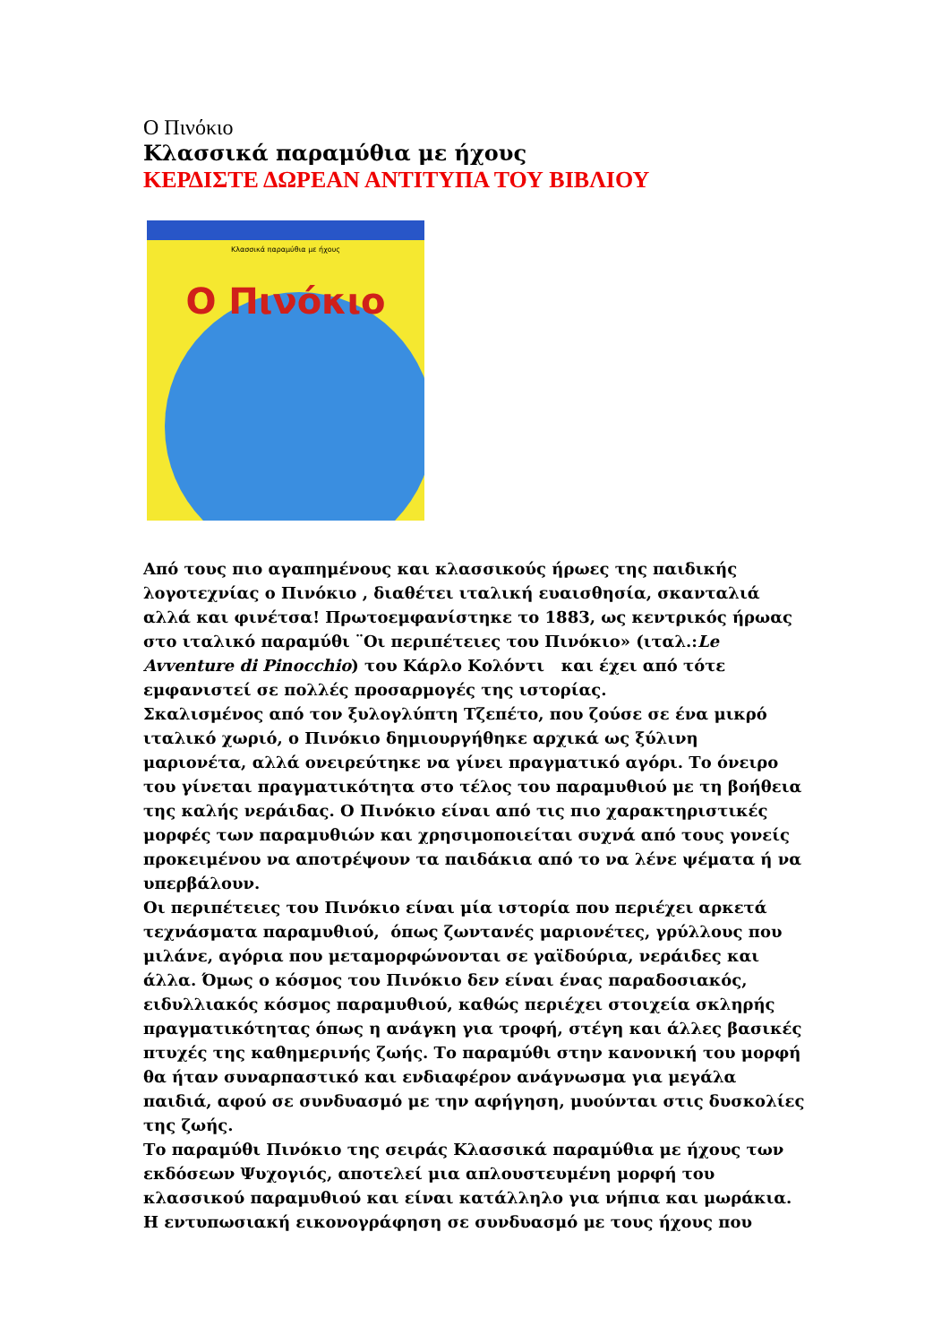Ο Πινόκιο
Κλασσικά παραμύθια με ήχους
ΚΕΡΔΙΣΤΕ ΔΩΡΕΑΝ ΑΝΤΙΤΥΠΑ ΤΟΥ ΒΙΒΛΙΟΥ
Κλασσικά παραμύθια με ήχους
Ο Πινόκιο
Από τους πιο αγαπημένους και κλασσικούς ήρωες της παιδικής λογοτεχνίας ο Πινόκιο , διαθέτει ιταλική ευαισθησία, σκανταλιά αλλά και φινέτσα! Πρωτοεμφανίστηκε το 1883, ως κεντρικός ήρωας στο ιταλικό παραμύθι ¨Οι περιπέτειες του Πινόκιο» (ιταλ.:Le Avventure di Pinocchio) του Κάρλο Κολόντι και έχει από τότε εμφανιστεί σε πολλές προσαρμογές της ιστορίας.
Σκαλισμένος από τον ξυλογλύπτη Τζεπέτο, που ζούσε σε ένα μικρό ιταλικό χωριό, ο Πινόκιο δημιουργήθηκε αρχικά ως ξύλινη μαριονέτα, αλλά ονειρεύτηκε να γίνει πραγματικό αγόρι. Το όνειρο του γίνεται πραγματικότητα στο τέλος του παραμυθιού με τη βοήθεια της καλής νεράιδας. Ο Πινόκιο είναι από τις πιο χαρακτηριστικές μορφές των παραμυθιών και χρησιμοποιείται συχνά από τους γονείς προκειμένου να αποτρέψουν τα παιδάκια από το να λένε ψέματα ή να υπερβάλουν.
Οι περιπέτειες του Πινόκιο είναι μία ιστορία που περιέχει αρκετά τεχνάσματα παραμυθιού, όπως ζωντανές μαριονέτες, γρύλλους που μιλάνε, αγόρια που μεταμορφώνονται σε γαϊδούρια, νεράιδες και άλλα. Όμως ο κόσμος του Πινόκιο δεν είναι ένας παραδοσιακός, ειδυλλιακός κόσμος παραμυθιού, καθώς περιέχει στοιχεία σκληρής πραγματικότητας όπως η ανάγκη για τροφή, στέγη και άλλες βασικές πτυχές της καθημερινής ζωής. Το παραμύθι στην κανονική του μορφή θα ήταν συναρπαστικό και ενδιαφέρον ανάγνωσμα για μεγάλα παιδιά, αφού σε συνδυασμό με την αφήγηση, μυούνται στις δυσκολίες της ζωής.
Το παραμύθι Πινόκιο της σειράς Κλασσικά παραμύθια με ήχους των εκδόσεων Ψυχογιός, αποτελεί μια απλουστευμένη μορφή του κλασσικού παραμυθιού και είναι κατάλληλο για νήπια και μωράκια. Η εντυπωσιακή εικονογράφηση σε συνδυασμό με τους ήχους που